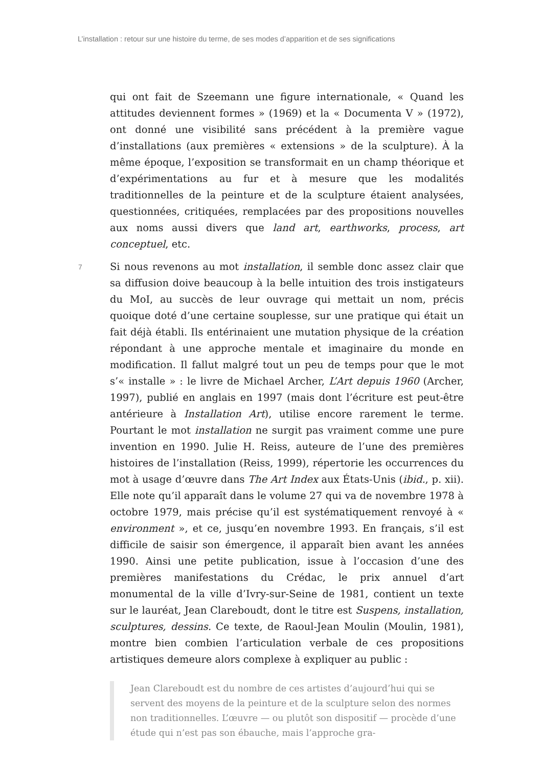L’installation : retour sur une histoire du terme, de ses modes d’apparition et de ses significations
qui ont fait de Szeemann une figure internationale, « Quand les attitudes deviennent formes » (1969) et la « Documenta V » (1972), ont donné une visibilité sans précédent à la première vague d’installations (aux premières « extensions » de la sculpture). À la même époque, l’exposition se transformait en un champ théorique et d’expérimentations au fur et à mesure que les modalités traditionnelles de la peinture et de la sculpture étaient analysées, questionnées, critiquées, remplacées par des propositions nouvelles aux noms aussi divers que land art, earthworks, process, art conceptuel, etc.
7 Si nous revenons au mot installation, il semble donc assez clair que sa diffusion doive beaucoup à la belle intuition des trois instigateurs du MoI, au succès de leur ouvrage qui mettait un nom, précis quoique doté d’une certaine souplesse, sur une pratique qui était un fait déjà établi. Ils entérinaient une mutation physique de la création répondant à une approche mentale et imaginaire du monde en modification. Il fallut malgré tout un peu de temps pour que le mot s’« installe » : le livre de Michael Archer, L’Art depuis 1960 (Archer, 1997), publié en anglais en 1997 (mais dont l’écriture est peut-être antérieure à Installation Art), utilise encore rarement le terme. Pourtant le mot installation ne surgit pas vraiment comme une pure invention en 1990. Julie H. Reiss, auteure de l’une des premières histoires de l’installation (Reiss, 1999), répertorie les occurrences du mot à usage d’œuvre dans The Art Index aux États-Unis (ibid., p. xii). Elle note qu’il apparaît dans le volume 27 qui va de novembre 1978 à octobre 1979, mais précise qu’il est systématiquement renvoyé à « environment », et ce, jusqu’en novembre 1993. En français, s’il est difficile de saisir son émergence, il apparaît bien avant les années 1990. Ainsi une petite publication, issue à l’occasion d’une des premières manifestations du Crédac, le prix annuel d’art monumental de la ville d’Ivry-sur-Seine de 1981, contient un texte sur le lauréat, Jean Clareboudt, dont le titre est Suspens, installation, sculptures, dessins. Ce texte, de Raoul-Jean Moulin (Moulin, 1981), montre bien combien l’articulation verbale de ces propositions artistiques demeure alors complexe à expliquer au public :
Jean Clareboudt est du nombre de ces artistes d’aujourd’hui qui se servent des moyens de la peinture et de la sculpture selon des normes non traditionnelles. L’œuvre — ou plutôt son dispositif — procède d’une étude qui n’est pas son ébauche, mais l’approche gra-